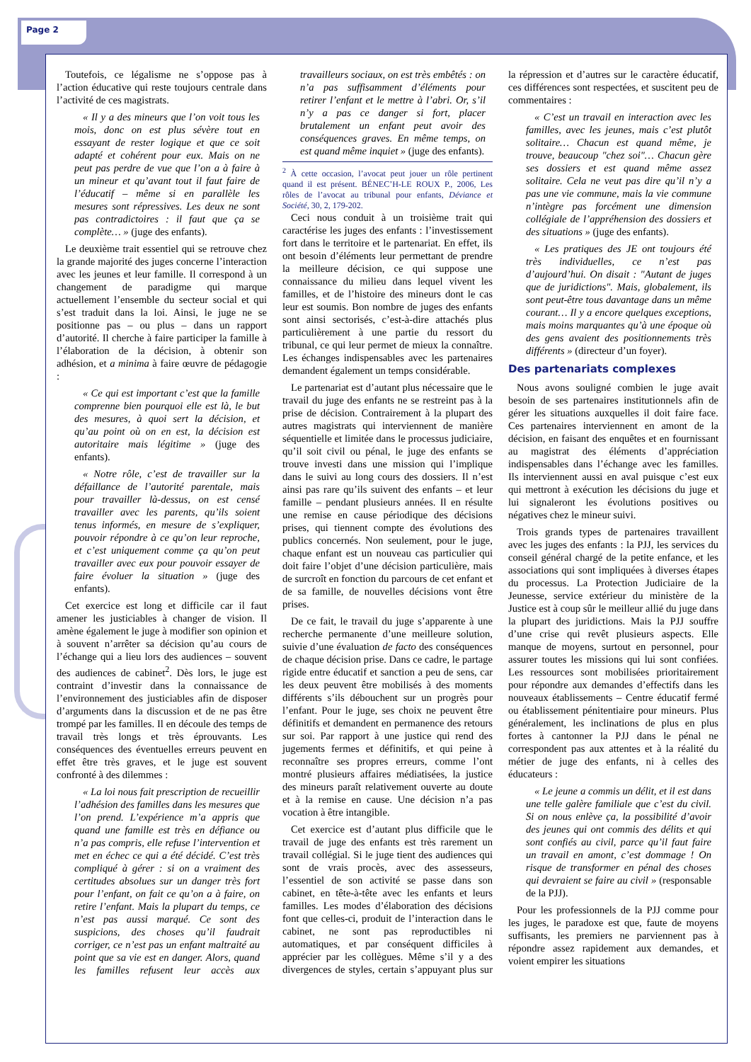Page 2
Toutefois, ce légalisme ne s’oppose pas à l’action éducative qui reste toujours centrale dans l’activité de ces magistrats.
« Il y a des mineurs que l’on voit tous les mois, donc on est plus sévère tout en essayant de rester logique et que ce soit adapté et cohérent pour eux. Mais on ne peut pas perdre de vue que l’on a à faire à un mineur et qu’avant tout il faut faire de l’éducatif – même si en parallèle les mesures sont répressives. Les deux ne sont pas contradictoires : il faut que ça se complète… » (juge des enfants).
Le deuxième trait essentiel qui se retrouve chez la grande majorité des juges concerne l’interaction avec les jeunes et leur famille. Il correspond à un changement de paradigme qui marque actuellement l’ensemble du secteur social et qui s’est traduit dans la loi. Ainsi, le juge ne se positionne pas – ou plus – dans un rapport d’autorité. Il cherche à faire participer la famille à l’élaboration de la décision, à obtenir son adhésion, et a minima à faire œuvre de pédagogie :
« Ce qui est important c’est que la famille comprenne bien pourquoi elle est là, le but des mesures, à quoi sert la décision, et qu’au point où on en est, la décision est autoritaire mais légitime » (juge des enfants).
« Notre rôle, c’est de travailler sur la défaillance de l’autorité parentale, mais pour travailler là-dessus, on est censé travailler avec les parents, qu’ils soient tenus informés, en mesure de s’expliquer, pouvoir répondre à ce qu’on leur reproche, et c’est uniquement comme ça qu’on peut travailler avec eux pour pouvoir essayer de faire évoluer la situation » (juge des enfants).
Cet exercice est long et difficile car il faut amener les justiciables à changer de vision. Il amène également le juge à modifier son opinion et à souvent n’arrêter sa décision qu’au cours de l’échange qui a lieu lors des audiences – souvent des audiences de cabinet<sup>2</sup>. Dès lors, le juge est contraint d’investir dans la connaissance de l’environnement des justiciables afin de disposer d’arguments dans la discussion et de ne pas être trompé par les familles. Il en découle des temps de travail très longs et très éprouvants. Les conséquences des éventuelles erreurs peuvent en effet être très graves, et le juge est souvent confronté à des dilemmes :
« La loi nous fait prescription de recueillir l’adhésion des familles dans les mesures que l’on prend. L’expérience m’a appris que quand une famille est très en défiance ou n’a pas compris, elle refuse l’intervention et met en échec ce qui a été décidé. C’est très compliqué à gérer : si on a vraiment des certitudes absolues sur un danger très fort pour l’enfant, on fait ce qu’on a à faire, on retire l’enfant. Mais la plupart du temps, ce n’est pas aussi marqué. Ce sont des suspicions, des choses qu’il faudrait corriger, ce n’est pas un enfant maltraité au point que sa vie est en danger. Alors, quand les familles refusent leur accès aux travailleurs sociaux, on est très embêtés : on n’a pas suffisamment d’éléments pour retirer l’enfant et le mettre à l’abri. Or, s’il n’y a pas ce danger si fort, placer brutalement un enfant peut avoir des conséquences graves. En même temps, on est quand même inquiet » (juge des enfants).
<sup>2</sup> À cette occasion, l’avocat peut jouer un rôle pertinent quand il est présent. BÉNEC’H-LE ROUX P., 2006, Les rôles de l’avocat au tribunal pour enfants, Déviance et Société, 30, 2, 179-202.
Ceci nous conduit à un troisième trait qui caractérise les juges des enfants : l’investissement fort dans le territoire et le partenariat. En effet, ils ont besoin d’éléments leur permettant de prendre la meilleure décision, ce qui suppose une connaissance du milieu dans lequel vivent les familles, et de l’histoire des mineurs dont le cas leur est soumis. Bon nombre de juges des enfants sont ainsi sectorisés, c’est-à-dire attachés plus particulièrement à une partie du ressort du tribunal, ce qui leur permet de mieux la connaître. Les échanges indispensables avec les partenaires demandent également un temps considérable.
Le partenariat est d’autant plus nécessaire que le travail du juge des enfants ne se restreint pas à la prise de décision. Contrairement à la plupart des autres magistrats qui interviennent de manière séquentielle et limitée dans le processus judiciaire, qu’il soit civil ou pénal, le juge des enfants se trouve investi dans une mission qui l’implique dans le suivi au long cours des dossiers. Il n’est ainsi pas rare qu’ils suivent des enfants – et leur famille – pendant plusieurs années. Il en résulte une remise en cause périodique des décisions prises, qui tiennent compte des évolutions des publics concernés. Non seulement, pour le juge, chaque enfant est un nouveau cas particulier qui doit faire l’objet d’une décision particulière, mais de surcroît en fonction du parcours de cet enfant et de sa famille, de nouvelles décisions vont être prises.
De ce fait, le travail du juge s’apparente à une recherche permanente d’une meilleure solution, suivie d’une évaluation de facto des conséquences de chaque décision prise. Dans ce cadre, le partage rigide entre éducatif et sanction a peu de sens, car les deux peuvent être mobilisés à des moments différents s’ils débouchent sur un progrès pour l’enfant. Pour le juge, ses choix ne peuvent être définitifs et demandent en permanence des retours sur soi. Par rapport à une justice qui rend des jugements fermes et définitifs, et qui peine à reconnaître ses propres erreurs, comme l’ont montré plusieurs affaires médiatisées, la justice des mineurs paraît relativement ouverte au doute et à la remise en cause. Une décision n’a pas vocation à être intangible.
Cet exercice est d’autant plus difficile que le travail de juge des enfants est très rarement un travail collégial. Si le juge tient des audiences qui sont de vrais procès, avec des assesseurs, l’essentiel de son activité se passe dans son cabinet, en tête-à-tête avec les enfants et leurs familles. Les modes d’élaboration des décisions font que celles-ci, produit de l’interaction dans le cabinet, ne sont pas reproductibles ni automatiques, et par conséquent difficiles à apprécier par les collègues. Même s’il y a des divergences de styles, certain s’appuyant plus sur la répression et d’autres sur le caractère éducatif, ces différences sont respectées, et suscitent peu de commentaires :
« C’est un travail en interaction avec les familles, avec les jeunes, mais c’est plutôt solitaire… Chacun est quand même, je trouve, beaucoup "chez soi"… Chacun gère ses dossiers et est quand même assez solitaire. Cela ne veut pas dire qu’il n’y a pas une vie commune, mais la vie commune n’intègre pas forcément une dimension collégiale de l’appréhension des dossiers et des situations » (juge des enfants).
« Les pratiques des JE ont toujours été très individuelles, ce n’est pas d’aujourd’hui. On disait : "Autant de juges que de juridictions". Mais, globalement, ils sont peut-être tous davantage dans un même courant… Il y a encore quelques exceptions, mais moins marquantes qu’à une époque où des gens avaient des positionnements très différents » (directeur d’un foyer).
Des partenariats complexes
Nous avons souligné combien le juge avait besoin de ses partenaires institutionnels afin de gérer les situations auxquelles il doit faire face. Ces partenaires interviennent en amont de la décision, en faisant des enquêtes et en fournissant au magistrat des éléments d’appréciation indispensables dans l’échange avec les familles. Ils interviennent aussi en aval puisque c’est eux qui mettront à exécution les décisions du juge et lui signaleront les évolutions positives ou négatives chez le mineur suivi.
Trois grands types de partenaires travaillent avec les juges des enfants : la PJJ, les services du conseil général chargé de la petite enfance, et les associations qui sont impliquées à diverses étapes du processus. La Protection Judiciaire de la Jeunesse, service extérieur du ministère de la Justice est à coup sûr le meilleur allié du juge dans la plupart des juridictions. Mais la PJJ souffre d’une crise qui revêt plusieurs aspects. Elle manque de moyens, surtout en personnel, pour assurer toutes les missions qui lui sont confiées. Les ressources sont mobilisées prioritairement pour répondre aux demandes d’effectifs dans les nouveaux établissements – Centre éducatif fermé ou établissement pénitentiaire pour mineurs. Plus généralement, les inclinations de plus en plus fortes à cantonner la PJJ dans le pénal ne correspondent pas aux attentes et à la réalité du métier de juge des enfants, ni à celles des éducateurs :
« Le jeune a commis un délit, et il est dans une telle galère familiale que c’est du civil. Si on nous enlève ça, la possibilité d’avoir des jeunes qui ont commis des délits et qui sont confiés au civil, parce qu’il faut faire un travail en amont, c’est dommage ! On risque de transformer en pénal des choses qui devraient se faire au civil » (responsable de la PJJ).
Pour les professionnels de la PJJ comme pour les juges, le paradoxe est que, faute de moyens suffisants, les premiers ne parviennent pas à répondre assez rapidement aux demandes, et voient empirer les situations